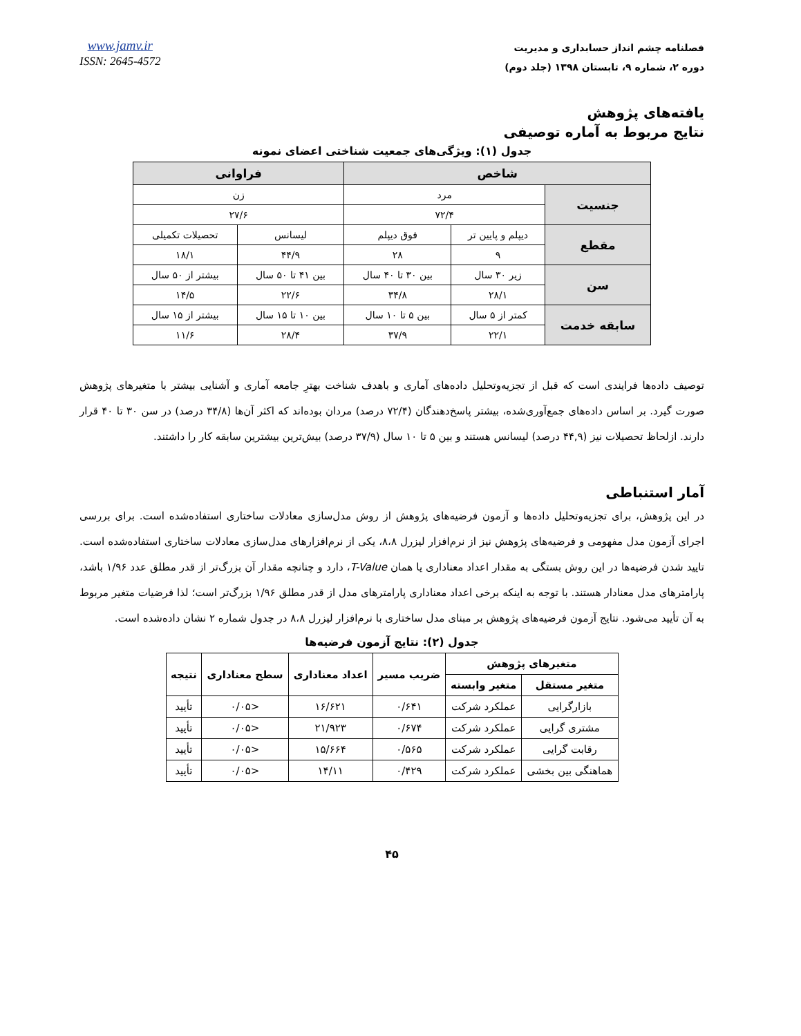فصلنامه چشم انداز حسابداری و مدیریت
دوره ۲، شماره ۹، تابستان ۱۳۹۸ (جلد دوم)
www.jamv.ir
ISSN: 2645-4572
یافته‌های پژوهش
نتایج مربوط به آماره توصیفی
جدول (۱): ویژگی‌های جمعیت شناختی اعضای نمونه
| شاخص | | | فراوانی | |
| --- | --- | --- | --- | --- |
| جنسیت | مرد | | زن | |
| | ۷۲/۴ | | ۲۷/۶ | |
| مقطع | دیپلم و پایین تر | فوق دیپلم | لیسانس | تحصیلات تکمیلی |
| | ۹ | ۲۸ | ۴۴/۹ | ۱۸/۱ |
| سن | زیر ۳۰ سال | بین ۳۰ تا ۴۰ سال | بین ۴۱ تا ۵۰ سال | بیشتر از ۵۰ سال |
| | ۲۸/۱ | ۳۴/۸ | ۲۲/۶ | ۱۴/۵ |
| سابقه خدمت | کمتر از ۵ سال | بین ۵ تا ۱۰ سال | بین ۱۰ تا ۱۵ سال | بیشتر از ۱۵ سال |
| | ۲۲/۱ | ۳۷/۹ | ۲۸/۴ | ۱۱/۶ |
توصیف داده‌ها فرایندی است که قبل از تجزیه‌وتحلیل داده‌های آماری و باهدف شناخت بهترِ جامعه آماری و آشنایی بیشتر با متغیرهای پژوهش صورت گیرد. بر اساس داده‌های جمع‌آوری‌شده، بیشتر پاسخ‌دهندگان (۷۲/۴ درصد) مردان بوده‌اند که اکثر آن‌ها (۳۴/۸ درصد) در سن ۳۰ تا ۴۰ قرار دارند. ازلحاظ تحصیلات نیز (۴۴,۹ درصد) لیسانس هستند و بین ۵ تا ۱۰ سال (۳۷/۹ درصد) بیش‌ترین بیشترین سابقه کار را داشتند.
آمار استنباطی
در این پژوهش، برای تجزیه‌وتحلیل داده‌ها و آزمون فرضیه‌های پژوهش از روش مدل‌سازی معادلات ساختاری استفاده‌شده است. برای بررسی اجرای آزمون مدل مفهومی و فرضیه‌های پژوهش نیز از نرم‌افزار لیزرل ۸،۸، یکی از نرم‌افزارهای مدل‌سازی معادلات ساختاری استفاده‌شده است. تایید شدن فرضیه‌ها در این روش بستگی به مقدار اعداد معناداری یا همان T-Value، دارد و چنانچه مقدار آن بزرگ‌تر از قدر مطلق عدد ۱/۹۶ باشد، پارامترهای مدل معنادار هستند. با توجه به اینکه برخی اعداد معناداری پارامترهای مدل از قدر مطلق ۱/۹۶ بزرگ‌تر است؛ لذا فرضیات متغیر مربوط به آن تأیید می‌شود. نتایج آزمون فرضیه‌های پژوهش بر مبنای مدل ساختاری با نرم‌افزار لیزرل ۸،۸ در جدول شماره ۲ نشان داده‌شده است.
جدول (۲): نتایج آزمون فرضیه‌ها
| متغیرهای پژوهش | | ضریب مسیر | اعداد معناداری | سطح معناداری | نتیجه |
| --- | --- | --- | --- | --- | --- |
| متغیر مستقل | متغیر وابسته | | | | |
| بازارگرایی | عملکرد شرکت | ۰/۶۴۱ | ۱۶/۶۲۱ | <۰/۰۵ | تأیید |
| مشتری گرایی | عملکرد شرکت | ۰/۶۷۴ | ۲۱/۹۲۳ | <۰/۰۵ | تأیید |
| رقابت گرایی | عملکرد شرکت | ۰/۵۶۵ | ۱۵/۶۶۴ | <۰/۰۵ | تأیید |
| هماهنگی بین بخشی | عملکرد شرکت | ۰/۴۲۹ | ۱۴/۱۱ | <۰/۰۵ | تأیید |
۴۵